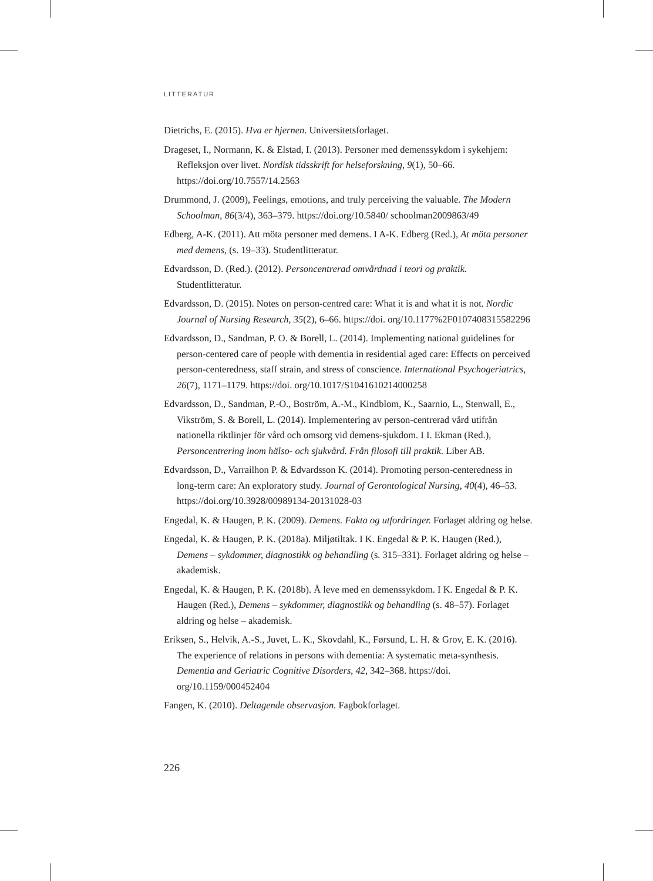LITTERATUR
Dietrichs, E. (2015). Hva er hjernen. Universitetsforlaget.
Drageset, I., Normann, K. & Elstad, I. (2013). Personer med demenssykdom i sykehjem: Refleksjon over livet. Nordisk tidsskrift for helseforskning, 9(1), 50–66. https://doi.org/10.7557/14.2563
Drummond, J. (2009), Feelings, emotions, and truly perceiving the valuable. The Modern Schoolman, 86(3/4), 363–379. https://doi.org/10.5840/ schoolman2009863/49
Edberg, A-K. (2011). Att möta personer med demens. I A-K. Edberg (Red.), At möta personer med demens, (s. 19–33). Studentlitteratur.
Edvardsson, D. (Red.). (2012). Personcentrerad omvårdnad i teori og praktik. Studentlitteratur.
Edvardsson, D. (2015). Notes on person-centred care: What it is and what it is not. Nordic Journal of Nursing Research, 35(2), 6–66. https://doi. org/10.1177%2F0107408315582296
Edvardsson, D., Sandman, P. O. & Borell, L. (2014). Implementing national guidelines for person-centered care of people with dementia in residential aged care: Effects on perceived person-centeredness, staff strain, and stress of conscience. International Psychogeriatrics, 26(7), 1171–1179. https://doi. org/10.1017/S1041610214000258
Edvardsson, D., Sandman, P.-O., Boström, A.-M., Kindblom, K., Saarnio, L., Stenwall, E., Vikström, S. & Borell, L. (2014). Implementering av person-centrerad vård utifrån nationella riktlinjer för vård och omsorg vid demens-sjukdom. I I. Ekman (Red.), Personcentrering inom hälso- och sjukvård. Från filosofi till praktik. Liber AB.
Edvardsson, D., Varrailhon P. & Edvardsson K. (2014). Promoting person-centeredness in long-term care: An exploratory study. Journal of Gerontological Nursing, 40(4), 46–53. https://doi.org/10.3928/00989134-20131028-03
Engedal, K. & Haugen, P. K. (2009). Demens. Fakta og utfordringer. Forlaget aldring og helse.
Engedal, K. & Haugen, P. K. (2018a). Miljøtiltak. I K. Engedal & P. K. Haugen (Red.), Demens – sykdommer, diagnostikk og behandling (s. 315–331). Forlaget aldring og helse – akademisk.
Engedal, K. & Haugen, P. K. (2018b). Å leve med en demenssykdom. I K. Engedal & P. K. Haugen (Red.), Demens – sykdommer, diagnostikk og behandling (s. 48–57). Forlaget aldring og helse – akademisk.
Eriksen, S., Helvik, A.-S., Juvet, L. K., Skovdahl, K., Førsund, L. H. & Grov, E. K. (2016). The experience of relations in persons with dementia: A systematic meta-synthesis. Dementia and Geriatric Cognitive Disorders, 42, 342–368. https://doi. org/10.1159/000452404
Fangen, K. (2010). Deltagende observasjon. Fagbokforlaget.
226